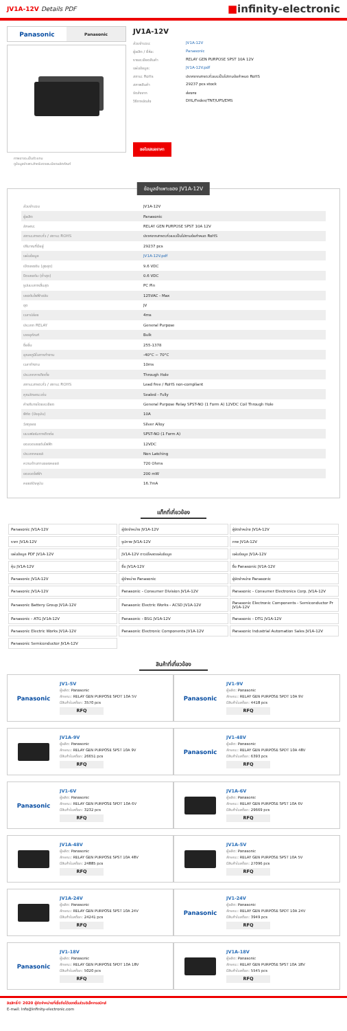JV1A-12V Details PDF
■infinity-electronic
Panasonic
Panasonic
ภาพอาจจะเป็นตัวแทน
ดูข้อมูลจำเพาะสำหรับรายละเอียดผลิตภัณฑ์
JV1A-12V
ส่วนจำนวน: JV1A-12V
ผู้ผลิต / ยี่ห้อ: Panasonic
รายละเอียดสินค้า RELAY GEN PURPOSE SPST 10A 12V
แผ่นข้อมูล: JV1A-12V.pdf
สถานะ RoHs ปราศจากสารตะกั่วและเป็นไปตามข้อกำหนด RoHS
สภาพสินค้า 29237 pcs stock
จัดส่งจาก ฮ่องกง
วิธีการจัดส่ง DHL/Fedex/TNT/UPS/EMS
ขอใบเสนอราคา
ข้อมูลจำเพาะของ JV1A-12V
| ส่วนจำนวน | JV1A-12V |
| ผู้ผลิต | Panasonic |
| ลักษณะ | RELAY GEN PURPOSE SPST 10A 12V |
| สถานะสารตะกั่ว / สถานะ ROHS | ปราศจากสารตะกั่วและเป็นไปตามข้อกำหนด RoHS |
| ปริมาณที่มีอยู่ | 29237 pcs |
| แผ่นข้อมูล | JV1A-12V.pdf |
| เปิดแรงดัน (สูงสุด) | 9.6 VDC |
| ปิดแรงดัน (ต่ำสุด) | 0.6 VDC |
| รูปแบบการสิ้นสุด | PC Pin |
| แรงดันไฟฟ้าสลับ | 125VAC - Max |
| ชุด | JV |
| เวลาปล่อย | 4ms |
| ประเภท RELAY | General Purpose |
| บรรจุภัณฑ์ | Bulk |
| ชื่ออื่น | 255-1378 |
| อุณหภูมิในการทำงาน | -40°C ~ 70°C |
| เวลาทำงาน | 10ms |
| ประเภทการติดตั้ง | Through Hole |
| สถานะสารตะกั่ว / สถานะ ROHS | Lead free / RoHS non-compliant |
| คุณลักษณะเด่น | Sealed - Fully |
| คำอธิบายโดยละเอียด | General Purpose Relay SPST-NO (1 Form A) 12VDC Coil Through Hole |
| พิกัด (ปัจจุบัน) | 10A |
| วัสดุของ | Silver Alloy |
| แบบฟอร์มการติดต่อ | SPST-NO (1 Form A) |
| ขดลวดแรงดันไฟฟ้า | 12VDC |
| ประเภทคอยล์ | Non Latching |
| ความต้านทานของคอยล์ | 720 Ohms |
| ขดลวดไฟฟ้า | 200 mW |
| คอยล์ปัจจุบัน | 16.7mA |
แท็กที่เกี่ยวข้อง
| Panasonic JV1A-12V | ผู้จัดจำหน่าย JV1A-12V | ผู้จัดจำหน่าย JV1A-12V |
| ราคา JV1A-12V | รูปภาพ JV1A-12V | ภาพ JV1A-12V |
| แผ่นข้อมูล PDF JV1A-12V | JV1A-12V ดาวน์โหลดแผ่นข้อมูล | แผ่นข้อมูล JV1A-12V |
| หุ้น JV1A-12V | ซื้อ JV1A-12V | ซื้อ Panasonic JV1A-12V |
| Panasonic JV1A-12V | ผู้จำหน่าย Panasonic | ผู้จัดจำหน่าย Panasonic |
| Panasonic JV1A-12V | Panasonic - Consumer Division JV1A-12V | Panasonic - Consumer Electronics Corp. JV1A-12V |
| Panasonic Battery Group JV1A-12V | Panasonic Electric Works - ACSD JV1A-12V | Panasonic Electronic Components - Semiconductor Pr JV1A-12V |
| Panasonic - ATG JV1A-12V | Panasonic - BSG JV1A-12V | Panasonic - DTG JV1A-12V |
| Panasonic Electric Works JV1A-12V | Panasonic Electronic Components JV1A-12V | Panasonic Industrial Automation Sales JV1A-12V |
| Panasonic Semiconductor JV1A-12V | | |
สินค้าที่เกี่ยวข้อง
Panasonic
JV1-5V
ผู้ผลิต: Panasonic
ลักษณะ: RELAY GEN PURPOSE SPDT 10A 5V
มีสินค้าในสต๊อก: 3570 pcs
RFQ
Panasonic
JV1-9V
ผู้ผลิต: Panasonic
ลักษณะ: RELAY GEN PURPOSE SPDT 10A 9V
มีสินค้าในสต๊อก: 4418 pcs
RFQ
JV1A-9V
ผู้ผลิต: Panasonic
ลักษณะ: RELAY GEN PURPOSE SPST 10A 9V
มีสินค้าในสต๊อก: 26651 pcs
RFQ
Panasonic
JV1-48V
ผู้ผลิต: Panasonic
ลักษณะ: RELAY GEN PURPOSE SPDT 10A 48V
มีสินค้าในสต๊อก: 6393 pcs
RFQ
Panasonic
JV1-6V
ผู้ผลิต: Panasonic
ลักษณะ: RELAY GEN PURPOSE SPDT 10A 6V
มีสินค้าในสต๊อก: 3232 pcs
RFQ
JV1A-6V
ผู้ผลิต: Panasonic
ลักษณะ: RELAY GEN PURPOSE SPST 10A 6V
มีสินค้าในสต๊อก: 29669 pcs
RFQ
JV1A-48V
ผู้ผลิต: Panasonic
ลักษณะ: RELAY GEN PURPOSE SPST 10A 48V
มีสินค้าในสต๊อก: 24885 pcs
RFQ
JV1A-5V
ผู้ผลิต: Panasonic
ลักษณะ: RELAY GEN PURPOSE SPST 10A 5V
มีสินค้าในสต๊อก: 27096 pcs
RFQ
JV1A-24V
ผู้ผลิต: Panasonic
ลักษณะ: RELAY GEN PURPOSE SPST 10A 24V
มีสินค้าในสต๊อก: 24241 pcs
RFQ
Panasonic
JV1-24V
ผู้ผลิต: Panasonic
ลักษณะ: RELAY GEN PURPOSE SPDT 10A 24V
มีสินค้าในสต๊อก: 3949 pcs
RFQ
Panasonic
JV1-18V
ผู้ผลิต: Panasonic
ลักษณะ: RELAY GEN PURPOSE SPDT 10A 18V
มีสินค้าในสต๊อก: 5020 pcs
RFQ
JV1A-18V
ผู้ผลิต: Panasonic
ลักษณะ: RELAY GEN PURPOSE SPST 10A 18V
มีสินค้าในสต๊อก: 5545 pcs
RFQ
ลิขสิทธิ์© 2020 ผู้จัดจำหน่ายที่เชื่อถือได้ของชิ้นส่วนอิเล็กทรอนิกส์
E-mail: Info@infinity-electronic.com